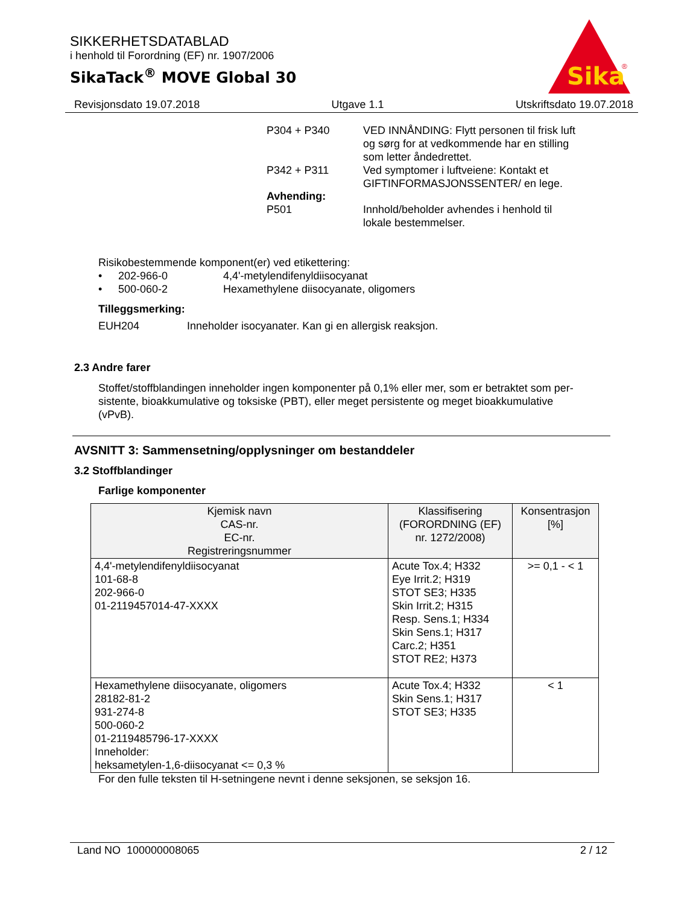SIKKERHETSDATABLAD
i henhold til Forordning (EF) nr. 1907/2006
SikaTack<sup>®</sup> MOVE Global 30
Sika
®
Revisjonsdato 19.07.2018 Utgave 1.1 Utskriftsdato 19.07.2018
P304 + P340 VED INNÅNDING: Flytt personen til frisk luft
og sørg for at vedkommende har en stilling
som letter åndedrettet.
P342 + P311 Ved symptomer i luftveiene: Kontakt et
GIFTINFORMASJONSSENTER/ en lege.
Avhending:
P501 Innhold/beholder avhendes i henhold til
lokale bestemmelser.
Risikobestemmende komponent(er) ved etikettering:
• 202-966-0 4,4'-metylendifenyldiisocyanat
• 500-060-2 Hexamethylene diisocyanate, oligomers
Tilleggsmerking:
EUH204 Inneholder isocyanater. Kan gi en allergisk reaksjon.
2.3 Andre farer
Stoffet/stoffblandingen inneholder ingen komponenter på 0,1% eller mer, som er betraktet som per-
sistente, bioakkumulative og toksiske (PBT), eller meget persistente og meget bioakkumulative
(vPvB).
AVSNITT 3: Sammensetning/opplysninger om bestanddeler
3.2 Stoffblandinger
Farlige komponenter
| Kjemisk navn CAS-nr. EC-nr. Registreringsnummer | Klassifisering (FORORDNING (EF) nr. 1272/2008) | Konsentrasjon [%] |
| --- | --- | --- |
| 4,4'-metylendifenyldiisocyanat 101-68-8 202-966-0 01-2119457014-47-XXXX | Acute Tox.4; H332 Eye Irrit.2; H319 STOT SE3; H335 Skin Irrit.2; H315 Resp. Sens.1; H334 Skin Sens.1; H317 Carc.2; H351 STOT RE2; H373 | >= 0,1 - < 1 |
| Hexamethylene diisocyanate, oligomers 28182-81-2 931-274-8 500-060-2 01-2119485796-17-XXXX Inneholder: heksametylen-1,6-diisocyanat <= 0,3 % | Acute Tox.4; H332 Skin Sens.1; H317 STOT SE3; H335 | < 1 |
For den fulle teksten til H-setningene nevnt i denne seksjonen, se seksjon 16.
Land NO 100000008065 2 / 12